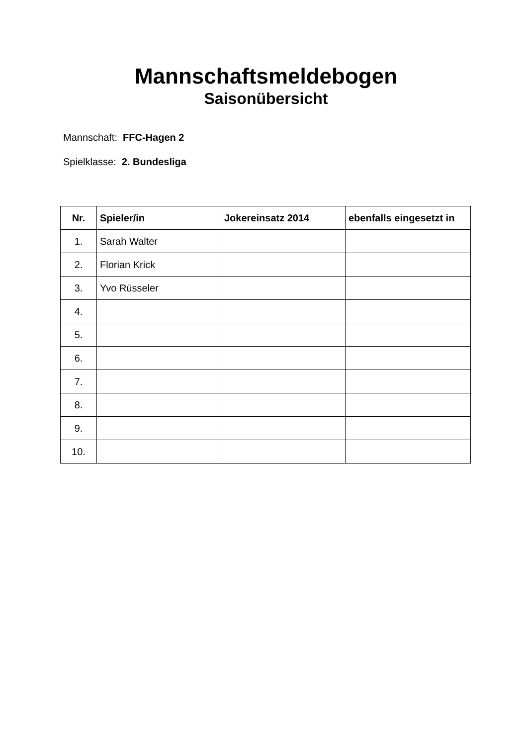Mannschaftsmeldebogen
Saisonübersicht
Mannschaft: FFC-Hagen 2
Spielklasse: 2. Bundesliga
| Nr. | Spieler/in | Jokereinsatz 2014 | ebenfalls eingesetzt in |
| --- | --- | --- | --- |
| 1. | Sarah Walter | | |
| 2. | Florian Krick | | |
| 3. | Yvo Rüsseler | | |
| 4. | | | |
| 5. | | | |
| 6. | | | |
| 7. | | | |
| 8. | | | |
| 9. | | | |
| 10. | | | |